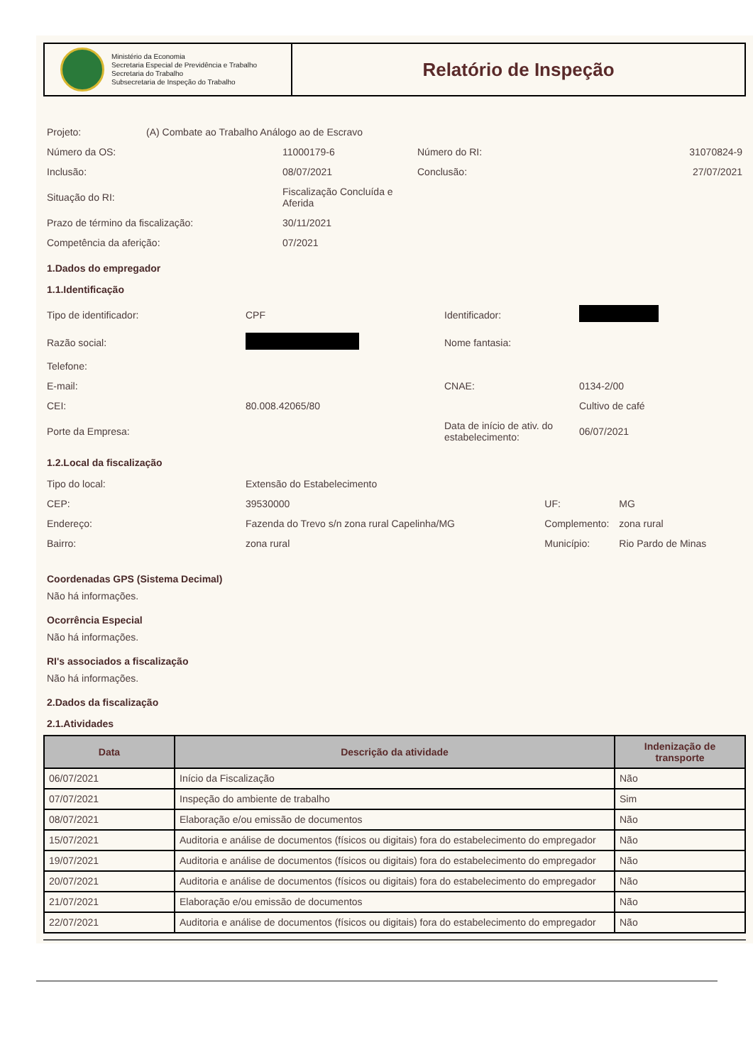Ministério da Economia
Secretaria Especial de Previdência e Trabalho
Secretaria do Trabalho
Subsecretaria de Inspeção do Trabalho
Relatório de Inspeção
| Projeto: | (A) Combate ao Trabalho Análogo ao de Escravo | | | |
| Número da OS: | | 11000179-6 | Número do RI: | 31070824-9 |
| Inclusão: | | 08/07/2021 | Conclusão: | 27/07/2021 |
| Situação do RI: | | Fiscalização Concluída e Aferida | | |
| Prazo de término da fiscalização: | | 30/11/2021 | | |
| Competência da aferição: | | 07/2021 | | |
1.Dados do empregador
1.1.Identificação
| Tipo de identificador: | CPF | Identificador: | |
| Razão social: | | Nome fantasia: | |
| Telefone: | | | |
| E-mail: | | CNAE: | 0134-2/00 |
| CEI: | 80.008.42065/80 | | Cultivo de café |
| Porte da Empresa: | | Data de início de ativ. do estabelecimento: | 06/07/2021 |
1.2.Local da fiscalização
| Tipo do local: | Extensão do Estabelecimento | | |
| CEP: | 39530000 | UF: | MG |
| Endereço: | Fazenda do Trevo s/n zona rural Capelinha/MG | Complemento: | zona rural |
| Bairro: | zona rural | Município: | Rio Pardo de Minas |
Coordenadas GPS (Sistema Decimal)
Não há informações.
Ocorrência Especial
Não há informações.
RI's associados a fiscalização
Não há informações.
2.Dados da fiscalização
2.1.Atividades
| Data | Descrição da atividade | Indenização de transporte |
| --- | --- | --- |
| 06/07/2021 | Início da Fiscalização | Não |
| 07/07/2021 | Inspeção do ambiente de trabalho | Sim |
| 08/07/2021 | Elaboração e/ou emissão de documentos | Não |
| 15/07/2021 | Auditoria e análise de documentos (físicos ou digitais) fora do estabelecimento do empregador | Não |
| 19/07/2021 | Auditoria e análise de documentos (físicos ou digitais) fora do estabelecimento do empregador | Não |
| 20/07/2021 | Auditoria e análise de documentos (físicos ou digitais) fora do estabelecimento do empregador | Não |
| 21/07/2021 | Elaboração e/ou emissão de documentos | Não |
| 22/07/2021 | Auditoria e análise de documentos (físicos ou digitais) fora do estabelecimento do empregador | Não |